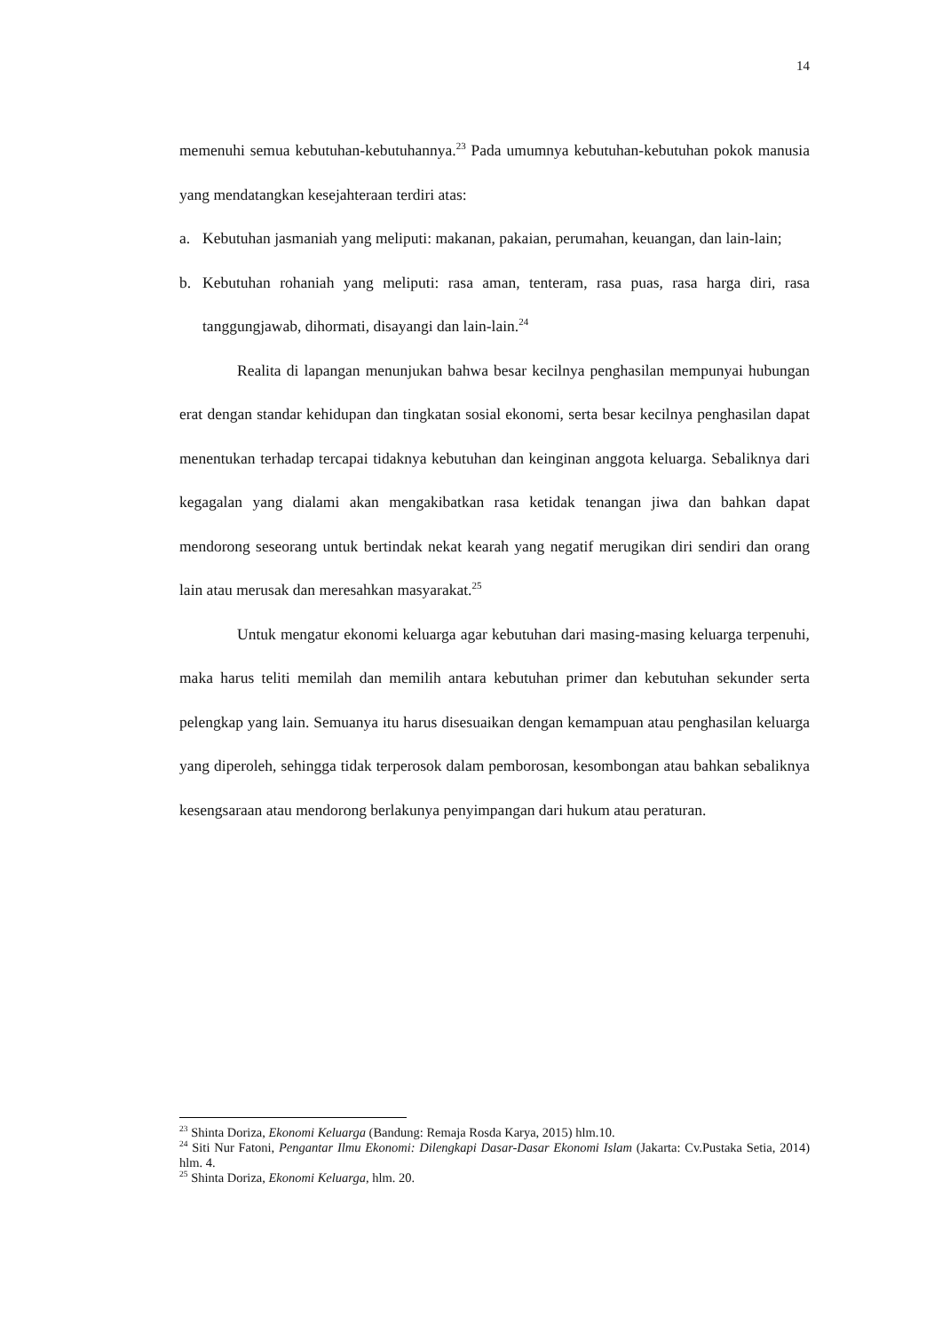14
memenuhi semua kebutuhan-kebutuhannya.<sup>23</sup> Pada umumnya kebutuhan-kebutuhan pokok manusia yang mendatangkan kesejahteraan terdiri atas:
a. Kebutuhan jasmaniah yang meliputi: makanan, pakaian, perumahan, keuangan, dan lain-lain;
b. Kebutuhan rohaniah yang meliputi: rasa aman, tenteram, rasa puas, rasa harga diri, rasa tanggungjawab, dihormati, disayangi dan lain-lain.<sup>24</sup>
Realita di lapangan menunjukan bahwa besar kecilnya penghasilan mempunyai hubungan erat dengan standar kehidupan dan tingkatan sosial ekonomi, serta besar kecilnya penghasilan dapat menentukan terhadap tercapai tidaknya kebutuhan dan keinginan anggota keluarga. Sebaliknya dari kegagalan yang dialami akan mengakibatkan rasa ketidak tenangan jiwa dan bahkan dapat mendorong seseorang untuk bertindak nekat kearah yang negatif merugikan diri sendiri dan orang lain atau merusak dan meresahkan masyarakat.<sup>25</sup>
Untuk mengatur ekonomi keluarga agar kebutuhan dari masing-masing keluarga terpenuhi, maka harus teliti memilah dan memilih antara kebutuhan primer dan kebutuhan sekunder serta pelengkap yang lain. Semuanya itu harus disesuaikan dengan kemampuan atau penghasilan keluarga yang diperoleh, sehingga tidak terperosok dalam pemborosan, kesombongan atau bahkan sebaliknya kesengsaraan atau mendorong berlakunya penyimpangan dari hukum atau peraturan.
<sup>23</sup> Shinta Doriza, Ekonomi Keluarga (Bandung: Remaja Rosda Karya, 2015) hlm.10.
<sup>24</sup> Siti Nur Fatoni, Pengantar Ilmu Ekonomi: Dilengkapi Dasar-Dasar Ekonomi Islam (Jakarta: Cv.Pustaka Setia, 2014) hlm. 4.
<sup>25</sup> Shinta Doriza, Ekonomi Keluarga, hlm. 20.